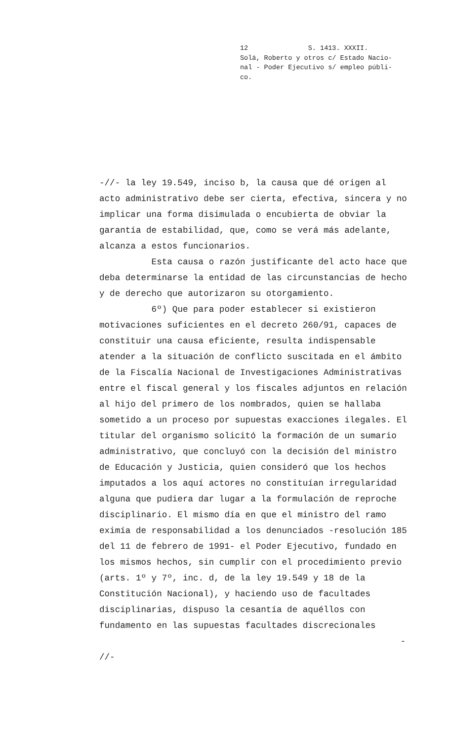12 S. 1413. XXXII.
Solá, Roberto y otros c/ Estado Nacio-
nal - Poder Ejecutivo s/ empleo públi-
co.
-//- la ley 19.549, inciso b, la causa que dé origen al
acto administrativo debe ser cierta, efectiva, sincera y no
implicar una forma disimulada o encubierta de obviar la
garantía de estabilidad, que, como se verá más adelante,
alcanza a estos funcionarios.
Esta causa o razón justificante del acto hace que
deba determinarse la entidad de las circunstancias de hecho
y de derecho que autorizaron su otorgamiento.
6º) Que para poder establecer si existieron
motivaciones suficientes en el decreto 260/91, capaces de
constituir una causa eficiente, resulta indispensable
atender a la situación de conflicto suscitada en el ámbito
de la Fiscalía Nacional de Investigaciones Administrativas
entre el fiscal general y los fiscales adjuntos en relación
al hijo del primero de los nombrados, quien se hallaba
sometido a un proceso por supuestas exacciones ilegales. El
titular del organismo solicitó la formación de un sumario
administrativo, que concluyó con la decisión del ministro
de Educación y Justicia, quien consideró que los hechos
imputados a los aquí actores no constituían irregularidad
alguna que pudiera dar lugar a la formulación de reproche
disciplinario. El mismo día en que el ministro del ramo
eximía de responsabilidad a los denunciados -resolución 185
del 11 de febrero de 1991- el Poder Ejecutivo, fundado en
los mismos hechos, sin cumplir con el procedimiento previo
(arts. 1º y 7º, inc. d, de la ley 19.549 y 18 de la
Constitución Nacional), y haciendo uso de facultades
disciplinarias, dispuso la cesantía de aquéllos con
fundamento en las supuestas facultades discrecionales
-
//-